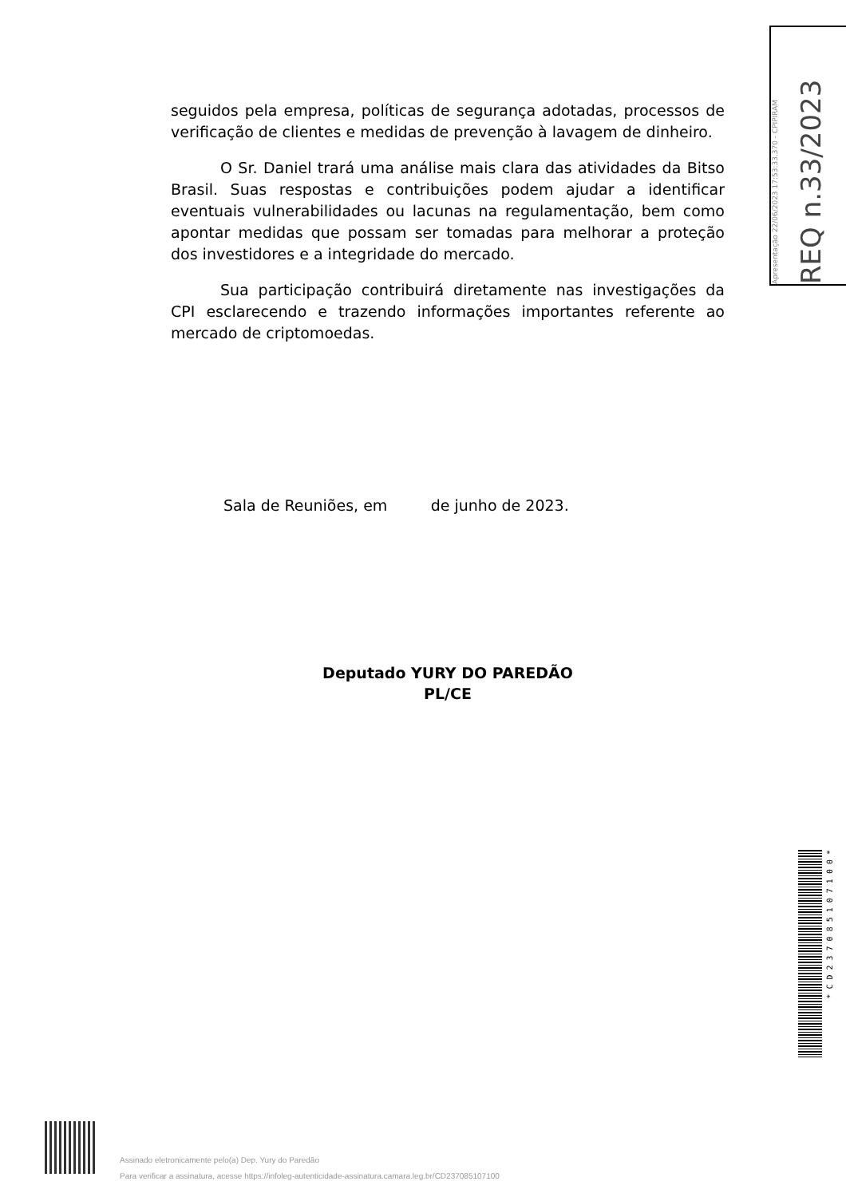Apresentação 22/06/2023 17:53:33.370 - CPIPIRAM
REQ n.33/2023
seguidos pela empresa, políticas de segurança adotadas, processos de verificação de clientes e medidas de prevenção à lavagem de dinheiro.
O Sr. Daniel trará uma análise mais clara das atividades da Bitso Brasil. Suas respostas e contribuições podem ajudar a identificar eventuais vulnerabilidades ou lacunas na regulamentação, bem como apontar medidas que possam ser tomadas para melhorar a proteção dos investidores e a integridade do mercado.
Sua participação contribuirá diretamente nas investigações da CPI esclarecendo e trazendo informações importantes referente ao mercado de criptomoedas.
Sala de Reuniões, em de junho de 2023.
Deputado YURY DO PAREDÃO
PL/CE
* C D 2 3 7 0 8 5 1 0 7 1 0 0 *
Assinado eletronicamente pelo(a) Dep. Yury do Paredão
Para verificar a assinatura, acesse https://infoleg-autenticidade-assinatura.camara.leg.br/CD237085107100